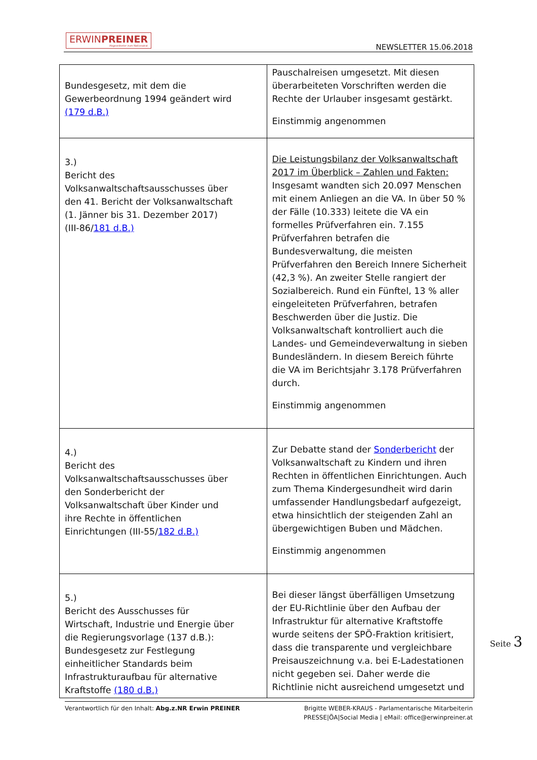ERWINPREINER
Abgeordneter zum Nationalrat
NEWSLETTER 15.06.2018
| Bundesgesetz, mit dem die Gewerbeordnung 1994 geändert wird (179 d.B.) | Pauschalreisen umgesetzt. Mit diesen überarbeiteten Vorschriften werden die Rechte der Urlauber insgesamt gestärkt. Einstimmig angenommen |
| 3.) Bericht des Volksanwaltschaftsausschusses über den 41. Bericht der Volksanwaltschaft (1. Jänner bis 31. Dezember 2017) (III-86/ 181 d.B.) | Die Leistungsbilanz der Volksanwaltschaft 2017 im Überblick – Zahlen und Fakten: Insgesamt wandten sich 20.097 Menschen mit einem Anliegen an die VA. In über 50 % der Fälle (10.333) leitete die VA ein formelles Prüfverfahren ein. 7.155 Prüfverfahren betrafen die Bundesverwaltung, die meisten Prüfverfahren den Bereich Innere Sicherheit (42,3 %). An zweiter Stelle rangiert der Sozialbereich. Rund ein Fünftel, 13 % aller eingeleiteten Prüfverfahren, betrafen Beschwerden über die Justiz. Die Volksanwaltschaft kontrolliert auch die Landes- und Gemeindeverwaltung in sieben Bundesländern. In diesem Bereich führte die VA im Berichtsjahr 3.178 Prüfverfahren durch. Einstimmig angenommen |
| 4.) Bericht des Volksanwaltschaftsausschusses über den Sonderbericht der Volksanwaltschaft über Kinder und ihre Rechte in öffentlichen Einrichtungen (III-55/ 182 d.B.) | Zur Debatte stand der Sonderbericht der Volksanwaltschaft zu Kindern und ihren Rechten in öffentlichen Einrichtungen. Auch zum Thema Kindergesundheit wird darin umfassender Handlungsbedarf aufgezeigt, etwa hinsichtlich der steigenden Zahl an übergewichtigen Buben und Mädchen. Einstimmig angenommen |
| 5.) Bericht des Ausschusses für Wirtschaft, Industrie und Energie über die Regierungsvorlage (137 d.B.): Bundesgesetz zur Festlegung einheitlicher Standards beim Infrastrukturaufbau für alternative Kraftstoffe (180 d.B.) | Bei dieser längst überfälligen Umsetzung der EU-Richtlinie über den Aufbau der Infrastruktur für alternative Kraftstoffe wurde seitens der SPÖ-Fraktion kritisiert, dass die transparente und vergleichbare Preisauszeichnung v.a. bei E-Ladestationen nicht gegeben sei. Daher werde die Richtlinie nicht ausreichend umgesetzt und |
Seite 3
Verantwortlich für den Inhalt: Abg.z.NR Erwin PREINER
Brigitte WEBER-KRAUS - Parlamentarische Mitarbeiterin
PRESSE|ÖA|Social Media | eMail: office@erwinpreiner.at